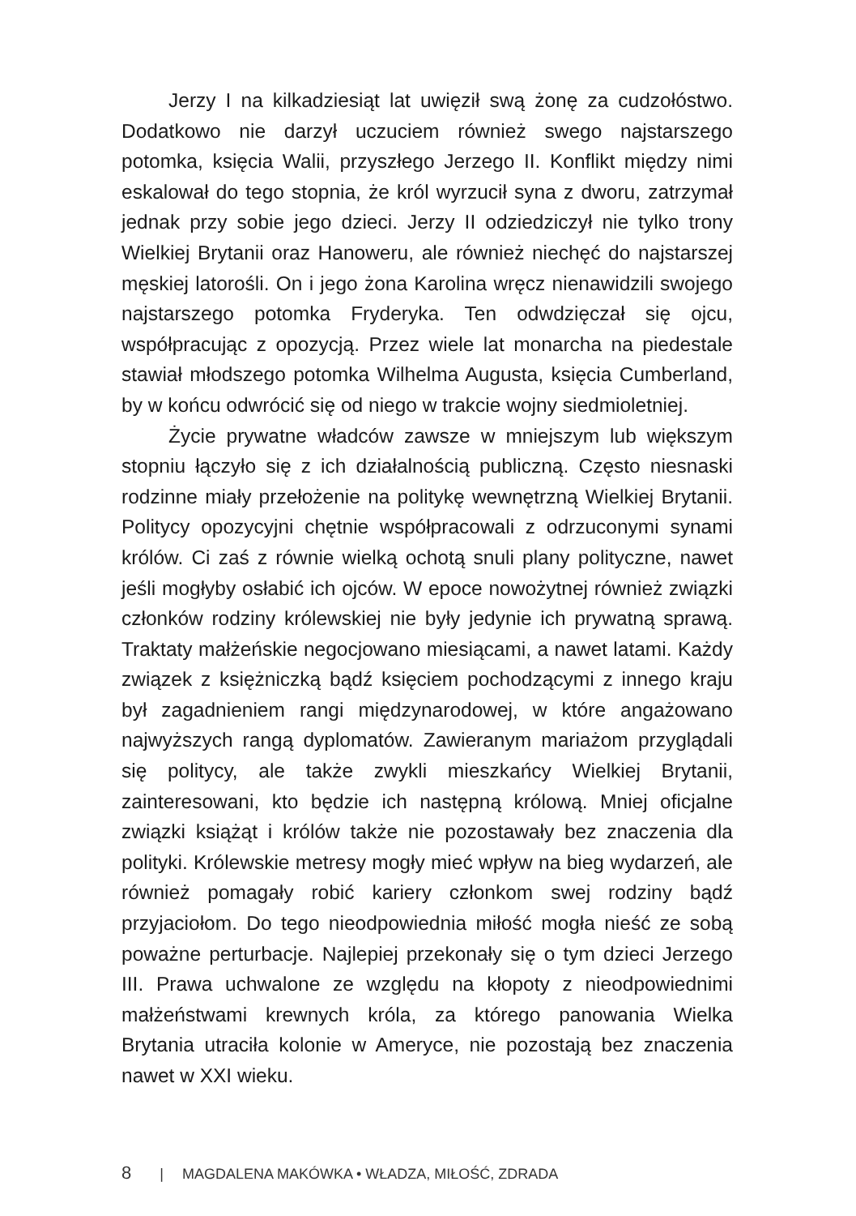Jerzy I na kilkadziesiąt lat uwięził swą żonę za cudzołóstwo. Dodatkowo nie darzył uczuciem również swego najstarszego potomka, księcia Walii, przyszłego Jerzego II. Konflikt między nimi eskalował do tego stopnia, że król wyrzucił syna z dworu, zatrzymał jednak przy sobie jego dzieci. Jerzy II odziedziczył nie tylko trony Wielkiej Brytanii oraz Hanoweru, ale również niechęć do najstarszej męskiej latorośli. On i jego żona Karolina wręcz nienawidzili swojego najstarszego potomka Fryderyka. Ten odwdzięczał się ojcu, współpracując z opozycją. Przez wiele lat monarcha na piedestale stawiał młodszego potomka Wilhelma Augusta, księcia Cumberland, by w końcu odwrócić się od niego w trakcie wojny siedmioletniej.
Życie prywatne władców zawsze w mniejszym lub większym stopniu łączyło się z ich działalnością publiczną. Często niesnaski rodzinne miały przełożenie na politykę wewnętrzną Wielkiej Brytanii. Politycy opozycyjni chętnie współpracowali z odrzuconymi synami królów. Ci zaś z równie wielką ochotą snuli plany polityczne, nawet jeśli mogłyby osłabić ich ojców. W epoce nowożytnej również związki członków rodziny królewskiej nie były jedynie ich prywatną sprawą. Traktaty małżeńskie negocjowano miesiącami, a nawet latami. Każdy związek z księżniczką bądź księciem pochodzącymi z innego kraju był zagadnieniem rangi międzynarodowej, w które angażowano najwyższych rangą dyplomatów. Zawieranym mariażom przyglądali się politycy, ale także zwykli mieszkańcy Wielkiej Brytanii, zainteresowani, kto będzie ich następną królową. Mniej oficjalne związki książąt i królów także nie pozostawały bez znaczenia dla polityki. Królewskie metresy mogły mieć wpływ na bieg wydarzeń, ale również pomagały robić kariery członkom swej rodziny bądź przyjaciołom. Do tego nieodpowiednia miłość mogła nieść ze sobą poważne perturbacje. Najlepiej przekonały się o tym dzieci Jerzego III. Prawa uchwalone ze względu na kłopoty z nieodpowiednimi małżeństwami krewnych króla, za którego panowania Wielka Brytania utraciła kolonie w Ameryce, nie pozostają bez znaczenia nawet w XXI wieku.
8 | MAGDALENA MAKÓWKA • WŁADZA, MIŁOŚĆ, ZDRADA